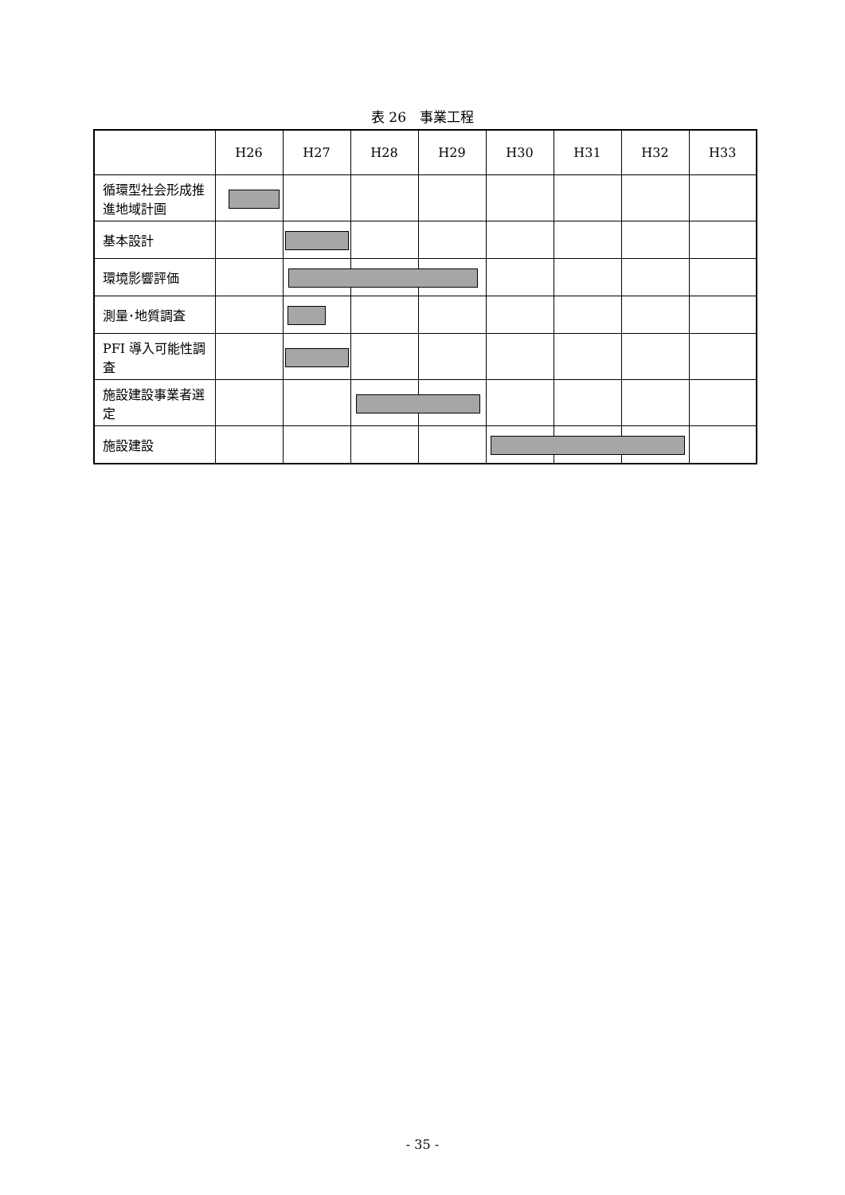表 26　事業工程
| | H26 | H27 | H28 | H29 | H30 | H31 | H32 | H33 |
| --- | --- | --- | --- | --- | --- | --- | --- | --- |
| 循環型社会形成推進地域計画 | | | | | | | | |
| 基本設計 | | | | | | | | |
| 環境影響評価 | | | | | | | | |
| 測量･地質調査 | | | | | | | | |
| PFI 導入可能性調査 | | | | | | | | |
| 施設建設事業者選定 | | | | | | | | |
| 施設建設 | | | | | | | | |
- 35 -